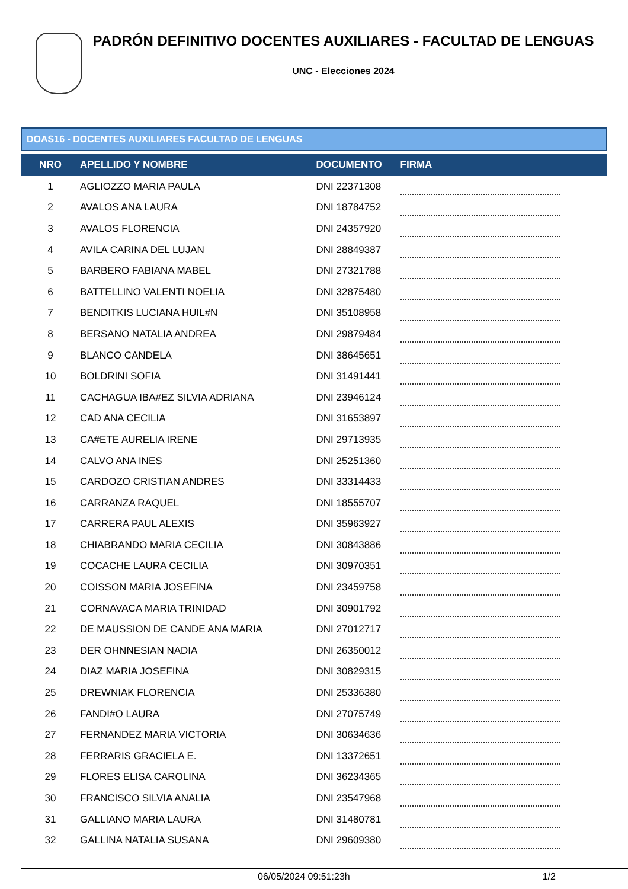PADRÓN DEFINITIVO DOCENTES AUXILIARES - FACULTAD DE LENGUAS
UNC - Elecciones 2024
DOAS16 - DOCENTES AUXILIARES FACULTAD DE LENGUAS
| NRO | APELLIDO Y NOMBRE | DOCUMENTO | FIRMA |
| --- | --- | --- | --- |
| 1 | AGLIOZZO MARIA PAULA | DNI 22371308 | |
| 2 | AVALOS ANA LAURA | DNI 18784752 | |
| 3 | AVALOS FLORENCIA | DNI 24357920 | |
| 4 | AVILA CARINA DEL LUJAN | DNI 28849387 | |
| 5 | BARBERO FABIANA MABEL | DNI 27321788 | |
| 6 | BATTELLINO VALENTI NOELIA | DNI 32875480 | |
| 7 | BENDITKIS LUCIANA HUIL#N | DNI 35108958 | |
| 8 | BERSANO NATALIA ANDREA | DNI 29879484 | |
| 9 | BLANCO CANDELA | DNI 38645651 | |
| 10 | BOLDRINI SOFIA | DNI 31491441 | |
| 11 | CACHAGUA IBA#EZ SILVIA ADRIANA | DNI 23946124 | |
| 12 | CAD ANA CECILIA | DNI 31653897 | |
| 13 | CA#ETE AURELIA IRENE | DNI 29713935 | |
| 14 | CALVO ANA INES | DNI 25251360 | |
| 15 | CARDOZO CRISTIAN ANDRES | DNI 33314433 | |
| 16 | CARRANZA RAQUEL | DNI 18555707 | |
| 17 | CARRERA PAUL ALEXIS | DNI 35963927 | |
| 18 | CHIABRANDO MARIA CECILIA | DNI 30843886 | |
| 19 | COCACHE LAURA CECILIA | DNI 30970351 | |
| 20 | COISSON MARIA JOSEFINA | DNI 23459758 | |
| 21 | CORNAVACA MARIA TRINIDAD | DNI 30901792 | |
| 22 | DE MAUSSION DE CANDE ANA MARIA | DNI 27012717 | |
| 23 | DER OHNNESIAN NADIA | DNI 26350012 | |
| 24 | DIAZ MARIA JOSEFINA | DNI 30829315 | |
| 25 | DREWNIAK FLORENCIA | DNI 25336380 | |
| 26 | FANDI#O LAURA | DNI 27075749 | |
| 27 | FERNANDEZ MARIA VICTORIA | DNI 30634636 | |
| 28 | FERRARIS GRACIELA E. | DNI 13372651 | |
| 29 | FLORES ELISA CAROLINA | DNI 36234365 | |
| 30 | FRANCISCO SILVIA ANALIA | DNI 23547968 | |
| 31 | GALLIANO MARIA LAURA | DNI 31480781 | |
| 32 | GALLINA NATALIA SUSANA | DNI 29609380 | |
06/05/2024 09:51:23h 1/2